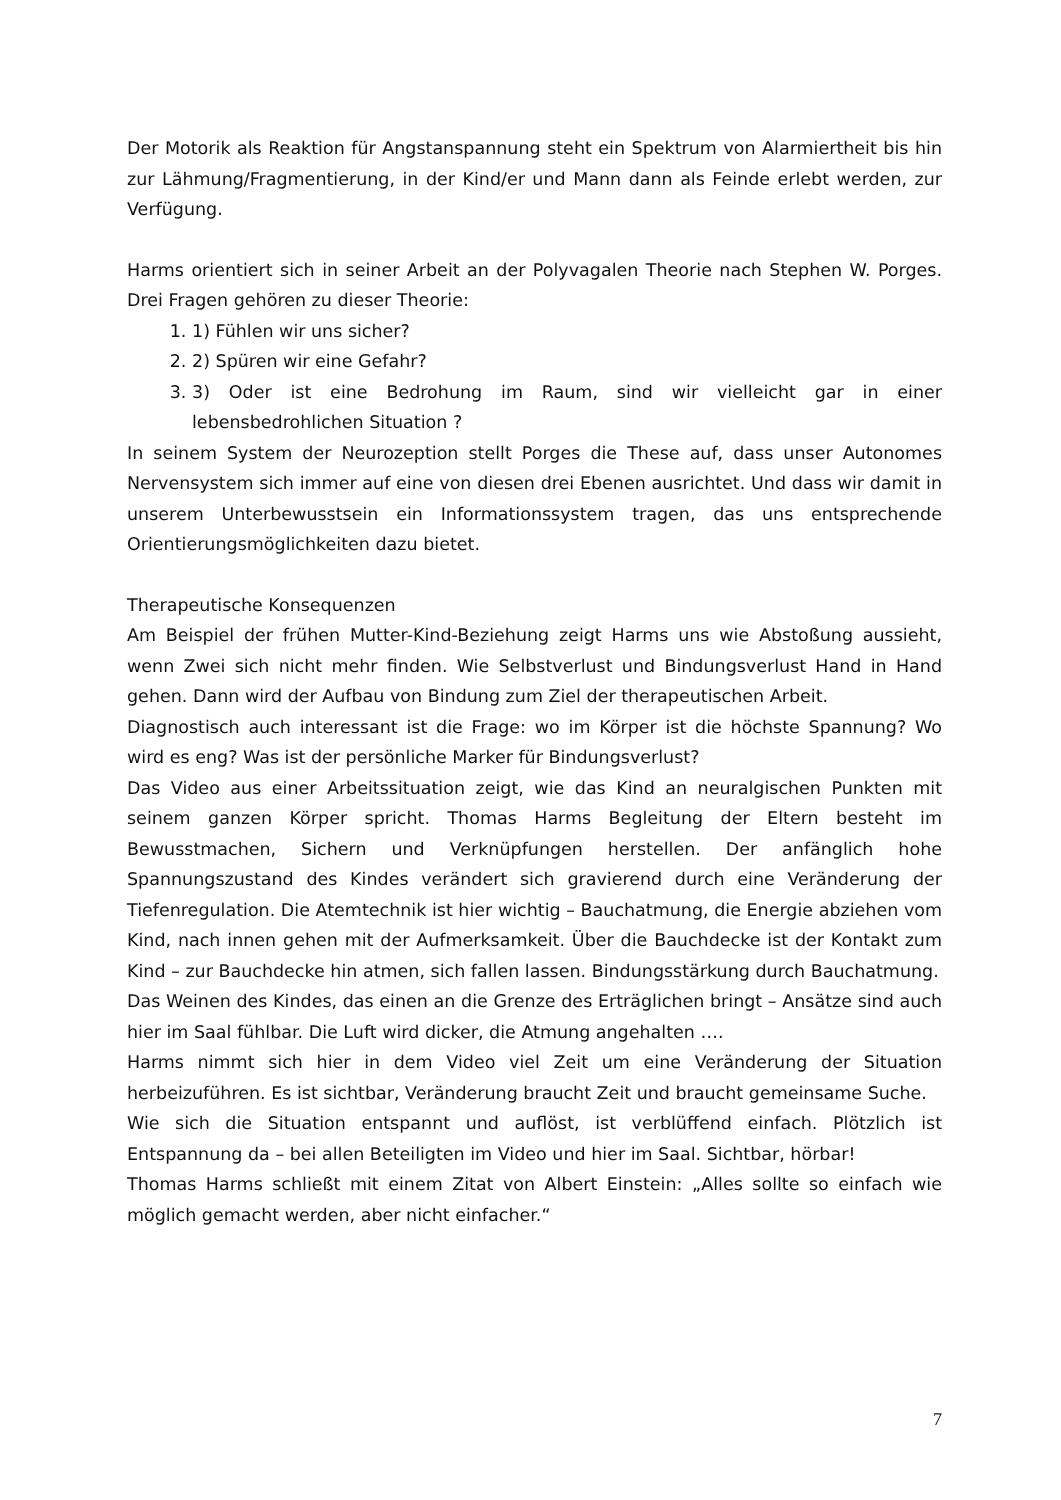Der Motorik als Reaktion für Angstanspannung steht ein Spektrum von Alarmiertheit bis hin zur Lähmung/Fragmentierung, in der Kind/er und Mann dann als Feinde erlebt werden, zur Verfügung.
Harms orientiert sich in seiner Arbeit an der Polyvagalen Theorie nach Stephen W. Porges. Drei Fragen gehören zu dieser Theorie:
1. 1) Fühlen wir uns sicher?
2. 2) Spüren wir eine Gefahr?
3. 3) Oder ist eine Bedrohung im Raum, sind wir vielleicht gar in einer lebensbedrohlichen Situation ?
In seinem System der Neurozeption stellt Porges die These auf, dass unser Autonomes Nervensystem sich immer auf eine von diesen drei Ebenen ausrichtet. Und dass wir damit in unserem Unterbewusstsein ein Informationssystem tragen, das uns entsprechende Orientierungsmöglichkeiten dazu bietet.
Therapeutische Konsequenzen
Am Beispiel der frühen Mutter-Kind-Beziehung zeigt Harms uns wie Abstoßung aussieht, wenn Zwei sich nicht mehr finden. Wie Selbstverlust und Bindungsverlust Hand in Hand gehen. Dann wird der Aufbau von Bindung zum Ziel der therapeutischen Arbeit.
Diagnostisch auch interessant ist die Frage: wo im Körper ist die höchste Spannung? Wo wird es eng? Was ist der persönliche Marker für Bindungsverlust?
Das Video aus einer Arbeitssituation zeigt, wie das Kind an neuralgischen Punkten mit seinem ganzen Körper spricht. Thomas Harms Begleitung der Eltern besteht im Bewusstmachen, Sichern und Verknüpfungen herstellen. Der anfänglich hohe Spannungszustand des Kindes verändert sich gravierend durch eine Veränderung der Tiefenregulation. Die Atemtechnik ist hier wichtig – Bauchatmung, die Energie abziehen vom Kind, nach innen gehen mit der Aufmerksamkeit. Über die Bauchdecke ist der Kontakt zum Kind – zur Bauchdecke hin atmen, sich fallen lassen. Bindungsstärkung durch Bauchatmung.
Das Weinen des Kindes, das einen an die Grenze des Erträglichen bringt – Ansätze sind auch hier im Saal fühlbar. Die Luft wird dicker, die Atmung angehalten ….
Harms nimmt sich hier in dem Video viel Zeit um eine Veränderung der Situation herbeizuführen. Es ist sichtbar, Veränderung braucht Zeit und braucht gemeinsame Suche.
Wie sich die Situation entspannt und auflöst, ist verblüffend einfach. Plötzlich ist Entspannung da – bei allen Beteiligten im Video und hier im Saal. Sichtbar, hörbar!
Thomas Harms schließt mit einem Zitat von Albert Einstein: „Alles sollte so einfach wie möglich gemacht werden, aber nicht einfacher.“
7